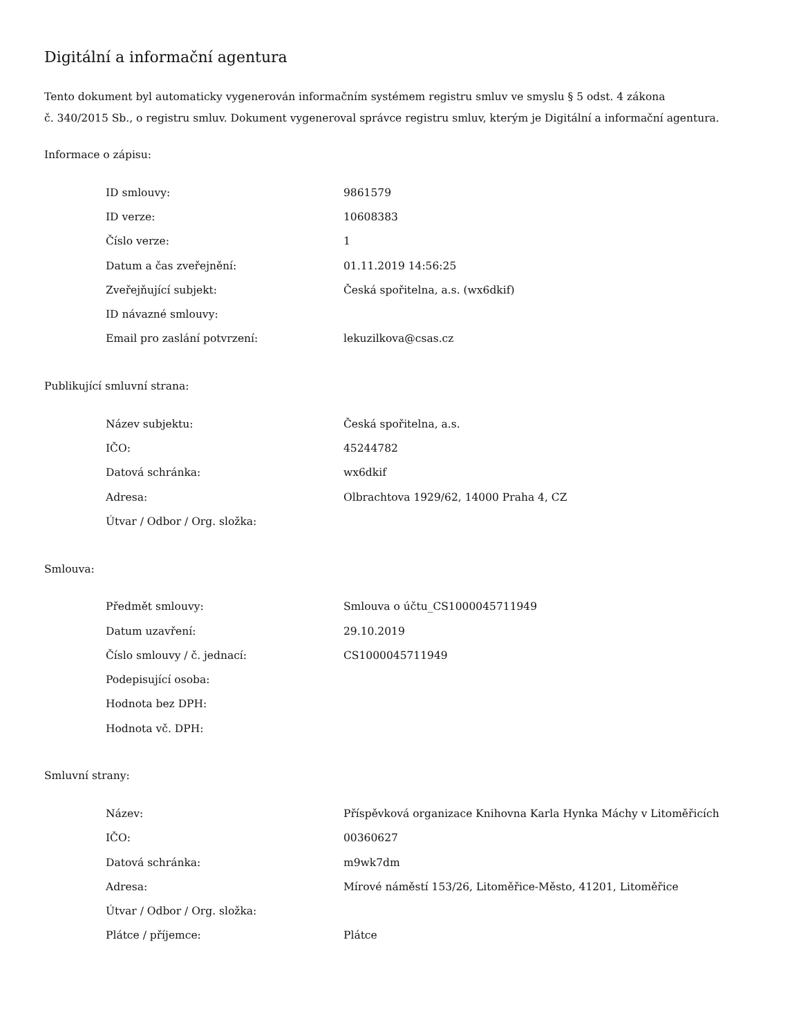Digitální a informační agentura
Tento dokument byl automaticky vygenerován informačním systémem registru smluv ve smyslu § 5 odst. 4 zákona
č. 340/2015 Sb., o registru smluv. Dokument vygeneroval správce registru smluv, kterým je Digitální a informační agentura.
Informace o zápisu:
| ID smlouvy: | 9861579 |
| ID verze: | 10608383 |
| Číslo verze: | 1 |
| Datum a čas zveřejnění: | 01.11.2019 14:56:25 |
| Zveřejňující subjekt: | Česká spořitelna, a.s. (wx6dkif) |
| ID návazné smlouvy: | |
| Email pro zaslání potvrzení: | lekuzilkova@csas.cz |
Publikující smluvní strana:
| Název subjektu: | Česká spořitelna, a.s. |
| IČO: | 45244782 |
| Datová schránka: | wx6dkif |
| Adresa: | Olbrachtova 1929/62, 14000 Praha 4, CZ |
| Útvar / Odbor / Org. složka: | |
Smlouva:
| Předmět smlouvy: | Smlouva o účtu_CS1000045711949 |
| Datum uzavření: | 29.10.2019 |
| Číslo smlouvy / č. jednací: | CS1000045711949 |
| Podepisující osoba: | |
| Hodnota bez DPH: | |
| Hodnota vč. DPH: | |
Smluvní strany:
| Název: | Příspěvková organizace Knihovna Karla Hynka Máchy v Litoměřicích |
| IČO: | 00360627 |
| Datová schránka: | m9wk7dm |
| Adresa: | Mírové náměstí 153/26, Litoměřice-Město, 41201, Litoměřice |
| Útvar / Odbor / Org. složka: | |
| Plátce / příjemce: | Plátce |